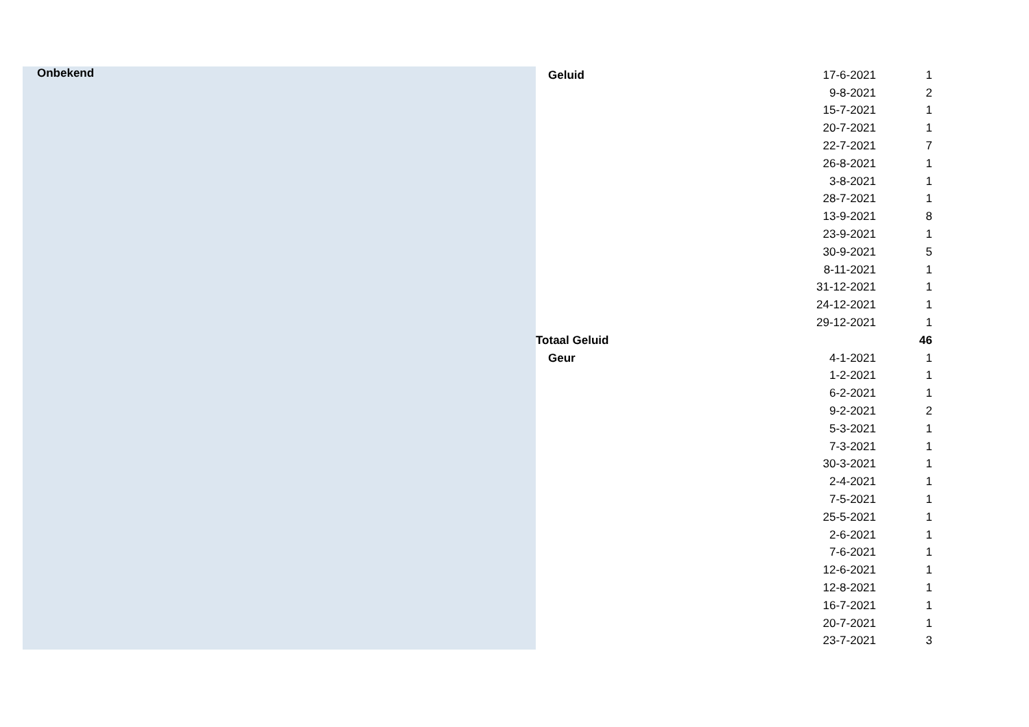| Onbekend | Geluid | 17-6-2021 | 1 |
| | | 9-8-2021 | 2 |
| | | 15-7-2021 | 1 |
| | | 20-7-2021 | 1 |
| | | 22-7-2021 | 7 |
| | | 26-8-2021 | 1 |
| | | 3-8-2021 | 1 |
| | | 28-7-2021 | 1 |
| | | 13-9-2021 | 8 |
| | | 23-9-2021 | 1 |
| | | 30-9-2021 | 5 |
| | | 8-11-2021 | 1 |
| | | 31-12-2021 | 1 |
| | | 24-12-2021 | 1 |
| | | 29-12-2021 | 1 |
| | Totaal Geluid | | 46 |
| | Geur | 4-1-2021 | 1 |
| | | 1-2-2021 | 1 |
| | | 6-2-2021 | 1 |
| | | 9-2-2021 | 2 |
| | | 5-3-2021 | 1 |
| | | 7-3-2021 | 1 |
| | | 30-3-2021 | 1 |
| | | 2-4-2021 | 1 |
| | | 7-5-2021 | 1 |
| | | 25-5-2021 | 1 |
| | | 2-6-2021 | 1 |
| | | 7-6-2021 | 1 |
| | | 12-6-2021 | 1 |
| | | 12-8-2021 | 1 |
| | | 16-7-2021 | 1 |
| | | 20-7-2021 | 1 |
| | | 23-7-2021 | 3 |